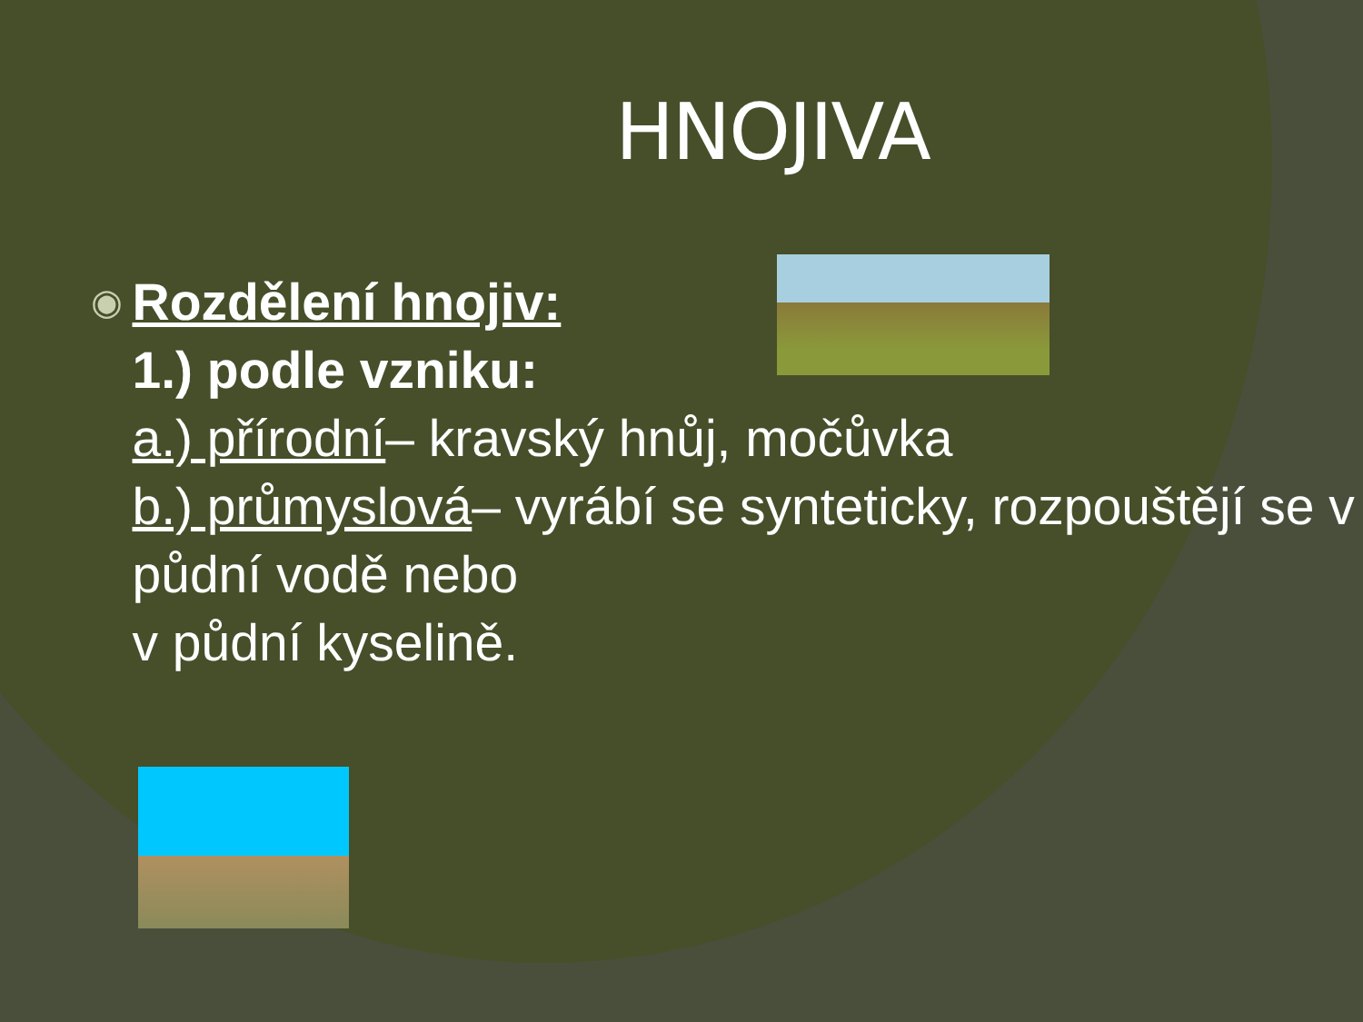HNOJIVA
◉
Rozdělení hnojiv:
1.) podle vzniku:
a.) přírodní– kravský hnůj, močůvka
b.) průmyslová– vyrábí se synteticky, rozpouštějí se v půdní vodě nebo
v půdní kyselině.